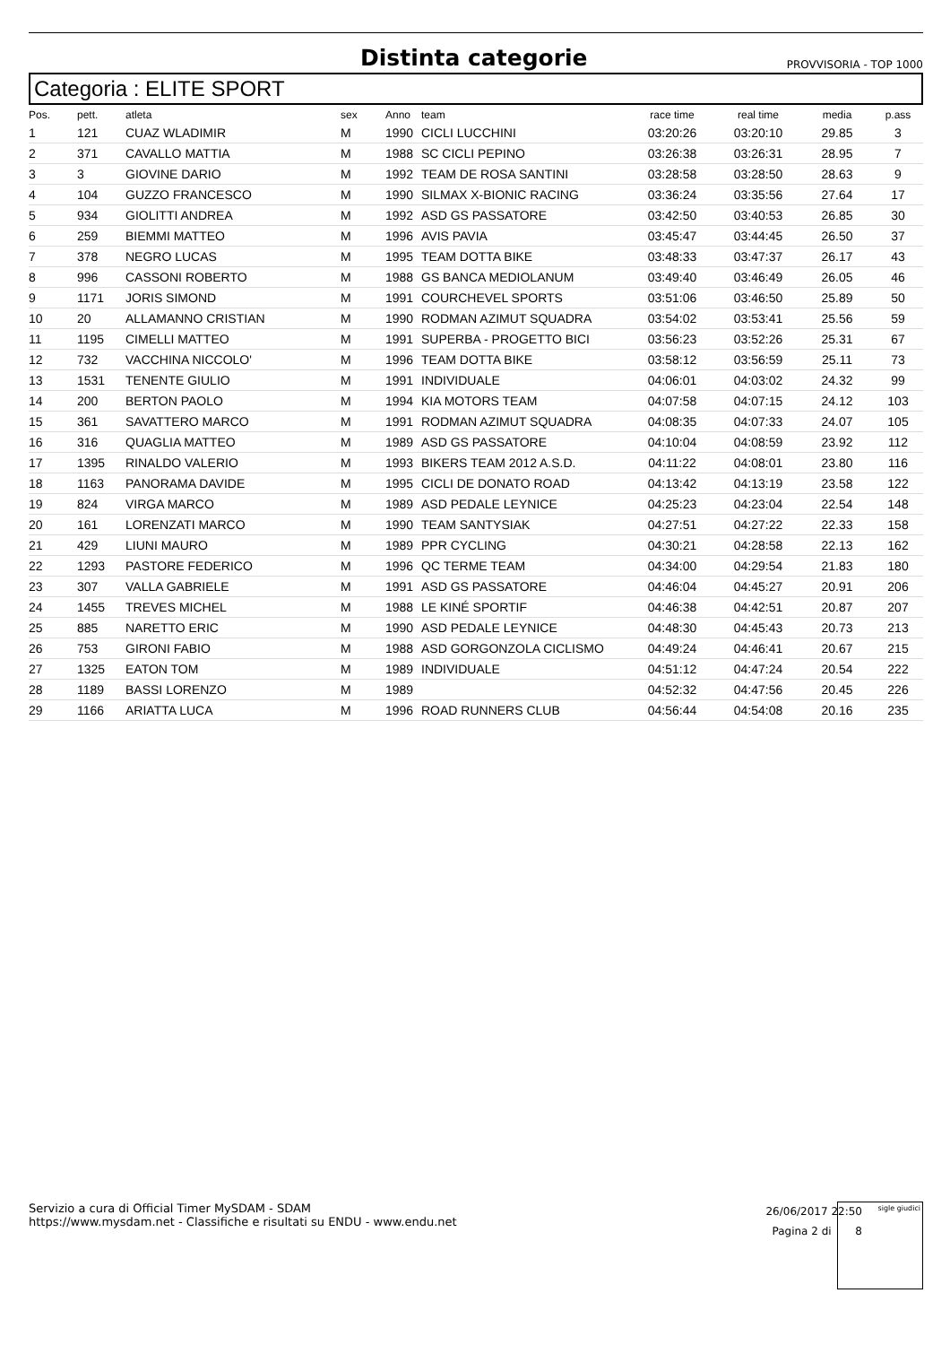Distinta categorie
PROVVISORIA - TOP 1000
Categoria : ELITE SPORT
| Pos. | pett. | atleta | sex | Anno | team | race time | real time | media | p.ass |
| --- | --- | --- | --- | --- | --- | --- | --- | --- | --- |
| 1 | 121 | CUAZ WLADIMIR | M | 1990 | CICLI LUCCHINI | 03:20:26 | 03:20:10 | 29.85 | 3 |
| 2 | 371 | CAVALLO MATTIA | M | 1988 | SC CICLI PEPINO | 03:26:38 | 03:26:31 | 28.95 | 7 |
| 3 | 3 | GIOVINE DARIO | M | 1992 | TEAM DE ROSA SANTINI | 03:28:58 | 03:28:50 | 28.63 | 9 |
| 4 | 104 | GUZZO FRANCESCO | M | 1990 | SILMAX X-BIONIC RACING | 03:36:24 | 03:35:56 | 27.64 | 17 |
| 5 | 934 | GIOLITTI ANDREA | M | 1992 | ASD GS PASSATORE | 03:42:50 | 03:40:53 | 26.85 | 30 |
| 6 | 259 | BIEMMI MATTEO | M | 1996 | AVIS PAVIA | 03:45:47 | 03:44:45 | 26.50 | 37 |
| 7 | 378 | NEGRO LUCAS | M | 1995 | TEAM DOTTA BIKE | 03:48:33 | 03:47:37 | 26.17 | 43 |
| 8 | 996 | CASSONI ROBERTO | M | 1988 | GS BANCA MEDIOLANUM | 03:49:40 | 03:46:49 | 26.05 | 46 |
| 9 | 1171 | JORIS SIMOND | M | 1991 | COURCHEVEL SPORTS | 03:51:06 | 03:46:50 | 25.89 | 50 |
| 10 | 20 | ALLAMANNO CRISTIAN | M | 1990 | RODMAN AZIMUT SQUADRA | 03:54:02 | 03:53:41 | 25.56 | 59 |
| 11 | 1195 | CIMELLI MATTEO | M | 1991 | SUPERBA - PROGETTO BICI | 03:56:23 | 03:52:26 | 25.31 | 67 |
| 12 | 732 | VACCHINA NICCOLO' | M | 1996 | TEAM DOTTA BIKE | 03:58:12 | 03:56:59 | 25.11 | 73 |
| 13 | 1531 | TENENTE GIULIO | M | 1991 | INDIVIDUALE | 04:06:01 | 04:03:02 | 24.32 | 99 |
| 14 | 200 | BERTON PAOLO | M | 1994 | KIA MOTORS TEAM | 04:07:58 | 04:07:15 | 24.12 | 103 |
| 15 | 361 | SAVATTERO MARCO | M | 1991 | RODMAN AZIMUT SQUADRA | 04:08:35 | 04:07:33 | 24.07 | 105 |
| 16 | 316 | QUAGLIA MATTEO | M | 1989 | ASD GS PASSATORE | 04:10:04 | 04:08:59 | 23.92 | 112 |
| 17 | 1395 | RINALDO VALERIO | M | 1993 | BIKERS TEAM 2012 A.S.D. | 04:11:22 | 04:08:01 | 23.80 | 116 |
| 18 | 1163 | PANORAMA DAVIDE | M | 1995 | CICLI DE DONATO ROAD | 04:13:42 | 04:13:19 | 23.58 | 122 |
| 19 | 824 | VIRGA MARCO | M | 1989 | ASD PEDALE LEYNICE | 04:25:23 | 04:23:04 | 22.54 | 148 |
| 20 | 161 | LORENZATI MARCO | M | 1990 | TEAM SANTYSIAK | 04:27:51 | 04:27:22 | 22.33 | 158 |
| 21 | 429 | LIUNI MAURO | M | 1989 | PPR CYCLING | 04:30:21 | 04:28:58 | 22.13 | 162 |
| 22 | 1293 | PASTORE FEDERICO | M | 1996 | QC TERME TEAM | 04:34:00 | 04:29:54 | 21.83 | 180 |
| 23 | 307 | VALLA GABRIELE | M | 1991 | ASD GS PASSATORE | 04:46:04 | 04:45:27 | 20.91 | 206 |
| 24 | 1455 | TREVES MICHEL | M | 1988 | LE KINÉ SPORTIF | 04:46:38 | 04:42:51 | 20.87 | 207 |
| 25 | 885 | NARETTO ERIC | M | 1990 | ASD PEDALE LEYNICE | 04:48:30 | 04:45:43 | 20.73 | 213 |
| 26 | 753 | GIRONI FABIO | M | 1988 | ASD GORGONZOLA CICLISMO | 04:49:24 | 04:46:41 | 20.67 | 215 |
| 27 | 1325 | EATON TOM | M | 1989 | INDIVIDUALE | 04:51:12 | 04:47:24 | 20.54 | 222 |
| 28 | 1189 | BASSI LORENZO | M | 1989 | | 04:52:32 | 04:47:56 | 20.45 | 226 |
| 29 | 1166 | ARIATTA LUCA | M | 1996 | ROAD RUNNERS CLUB | 04:56:44 | 04:54:08 | 20.16 | 235 |
Servizio a cura di Official Timer MySDAM - SDAM
https://www.mysdam.net - Classifiche e risultati su ENDU - www.endu.net
26/06/2017 22:50
Pagina 2 di 8
sigle giudici